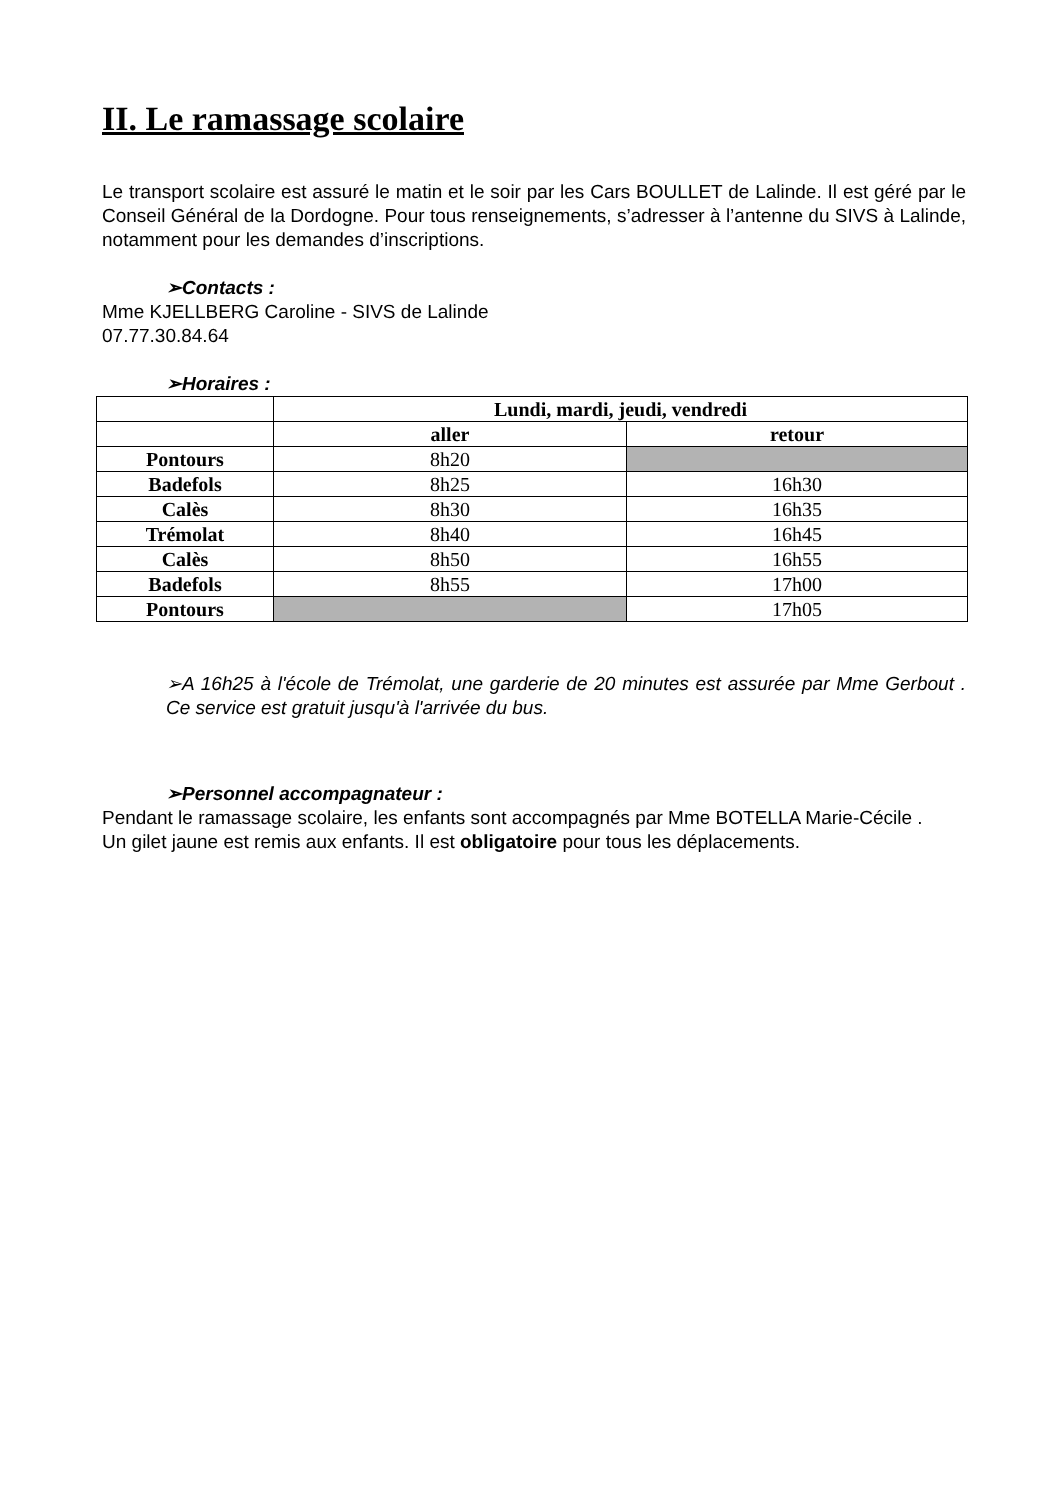II. Le ramassage scolaire
Le transport scolaire est assuré le matin et le soir par les Cars BOULLET de Lalinde. Il est géré par le Conseil Général de la Dordogne. Pour tous renseignements, s’adresser à l’antenne du SIVS à Lalinde, notamment pour les demandes d’inscriptions.
➢Contacts :
Mme KJELLBERG Caroline - SIVS de Lalinde
07.77.30.84.64
➢Horaires :
| | Lundi, mardi, jeudi, vendredi | |
| --- | --- | --- |
| | aller | retour |
| Pontours | 8h20 | |
| Badefols | 8h25 | 16h30 |
| Calès | 8h30 | 16h35 |
| Trémolat | 8h40 | 16h45 |
| Calès | 8h50 | 16h55 |
| Badefols | 8h55 | 17h00 |
| Pontours | | 17h05 |
➢A 16h25 à l'école de Trémolat, une garderie de 20 minutes est assurée par Mme Gerbout . Ce service est gratuit jusqu'à l'arrivée du bus.
➢Personnel accompagnateur :
Pendant le ramassage scolaire, les enfants sont accompagnés par Mme BOTELLA Marie-Cécile .
Un gilet jaune est remis aux enfants. Il est obligatoire pour tous les déplacements.